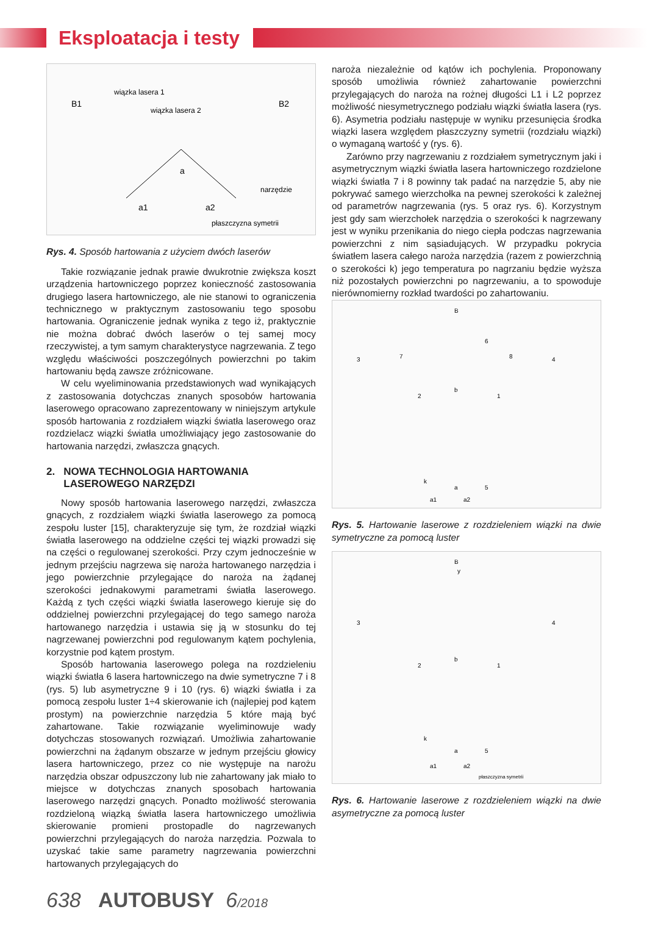Eksploatacja i testy
wiązka lasera 1
wiązka lasera 2
B1
B2
a
narzędzie
a1
a2
płaszczyzna symetrii
Rys. 4. Sposób hartowania z użyciem dwóch laserów
Takie rozwiązanie jednak prawie dwukrotnie zwiększa koszt urządzenia hartowniczego poprzez konieczność zastosowania drugiego lasera hartowniczego, ale nie stanowi to ograniczenia technicznego w praktycznym zastosowaniu tego sposobu hartowania. Ograniczenie jednak wynika z tego iż, praktycznie nie można dobrać dwóch laserów o tej samej mocy rzeczywistej, a tym samym charakterystyce nagrzewania. Z tego względu właściwości poszczególnych powierzchni po takim hartowaniu będą zawsze zróżnicowane.
W celu wyeliminowania przedstawionych wad wynikających z zastosowania dotychczas znanych sposobów hartowania laserowego opracowano zaprezentowany w niniejszym artykule sposób hartowania z rozdziałem wiązki światła laserowego oraz rozdzielacz wiązki światła umożliwiający jego zastosowanie do hartowania narzędzi, zwłaszcza gnących.
2. NOWA TECHNOLOGIA HARTOWANIA
LASEROWEGO NARZĘDZI
Nowy sposób hartowania laserowego narzędzi, zwłaszcza gnących, z rozdziałem wiązki światła laserowego za pomocą zespołu luster [15], charakteryzuje się tym, że rozdział wiązki światła laserowego na oddzielne części tej wiązki prowadzi się na części o regulowanej szerokości. Przy czym jednocześnie w jednym przejściu nagrzewa się naroża hartowanego narzędzia i jego powierzchnie przylegające do naroża na żądanej szerokości jednakowymi parametrami światła laserowego. Każdą z tych części wiązki światła laserowego kieruje się do oddzielnej powierzchni przylegającej do tego samego naroża hartowanego narzędzia i ustawia się ją w stosunku do tej nagrzewanej powierzchni pod regulowanym kątem pochylenia, korzystnie pod kątem prostym.
Sposób hartowania laserowego polega na rozdzieleniu wiązki światła 6 lasera hartowniczego na dwie symetryczne 7 i 8 (rys. 5) lub asymetryczne 9 i 10 (rys. 6) wiązki światła i za pomocą zespołu luster 1÷4 skierowanie ich (najlepiej pod kątem prostym) na powierzchnie narzędzia 5 które mają być zahartowane. Takie rozwiązanie wyeliminowuje wady dotychczas stosowanych rozwiązań. Umożliwia zahartowanie powierzchni na żądanym obszarze w jednym przejściu głowicy lasera hartowniczego, przez co nie występuje na narożu narzędzia obszar odpuszczony lub nie zahartowany jak miało to miejsce w dotychczas znanych sposobach hartowania laserowego narzędzi gnących. Ponadto możliwość sterowania rozdzieloną wiązką światła lasera hartowniczego umożliwia skierowanie promieni prostopadle do nagrzewanych powierzchni przylegających do naroża narzędzia. Pozwala to uzyskać takie same parametry nagrzewania powierzchni hartowanych przylegających do
naroża niezależnie od kątów ich pochylenia. Proponowany sposób umożliwia również zahartowanie powierzchni przylegających do naroża na rożnej długości L1 i L2 poprzez możliwość niesymetrycznego podziału wiązki światła lasera (rys. 6). Asymetria podziału następuje w wyniku przesunięcia środka wiązki lasera względem płaszczyzny symetrii (rozdziału wiązki) o wymaganą wartość y (rys. 6).
Zarówno przy nagrzewaniu z rozdziałem symetrycznym jaki i asymetrycznym wiązki światła lasera hartowniczego rozdzielone wiązki światła 7 i 8 powinny tak padać na narzędzie 5, aby nie pokrywać samego wierzchołka na pewnej szerokości k zależnej od parametrów nagrzewania (rys. 5 oraz rys. 6). Korzystnym jest gdy sam wierzchołek narzędzia o szerokości k nagrzewany jest w wyniku przenikania do niego ciepła podczas nagrzewania powierzchni z nim sąsiadujących. W przypadku pokrycia światłem lasera całego naroża narzędzia (razem z powierzchnią o szerokości k) jego temperatura po nagrzaniu będzie wyższa niż pozostałych powierzchni po nagrzewaniu, a to spowoduje nierównomierny rozkład twardości po zahartowaniu.
B
6
3
7
8
4
2
b
1
k
a
5
a1
a2
Rys. 5. Hartowanie laserowe z rozdzieleniem wiązki na dwie symetryczne za pomocą luster
B
y
3
4
2
b
1
k
a
5
a1
a2
płaszczyzna symetrii
Rys. 6. Hartowanie laserowe z rozdzieleniem wiązki na dwie asymetryczne za pomocą luster
638 AUTOBUSY 6/2018